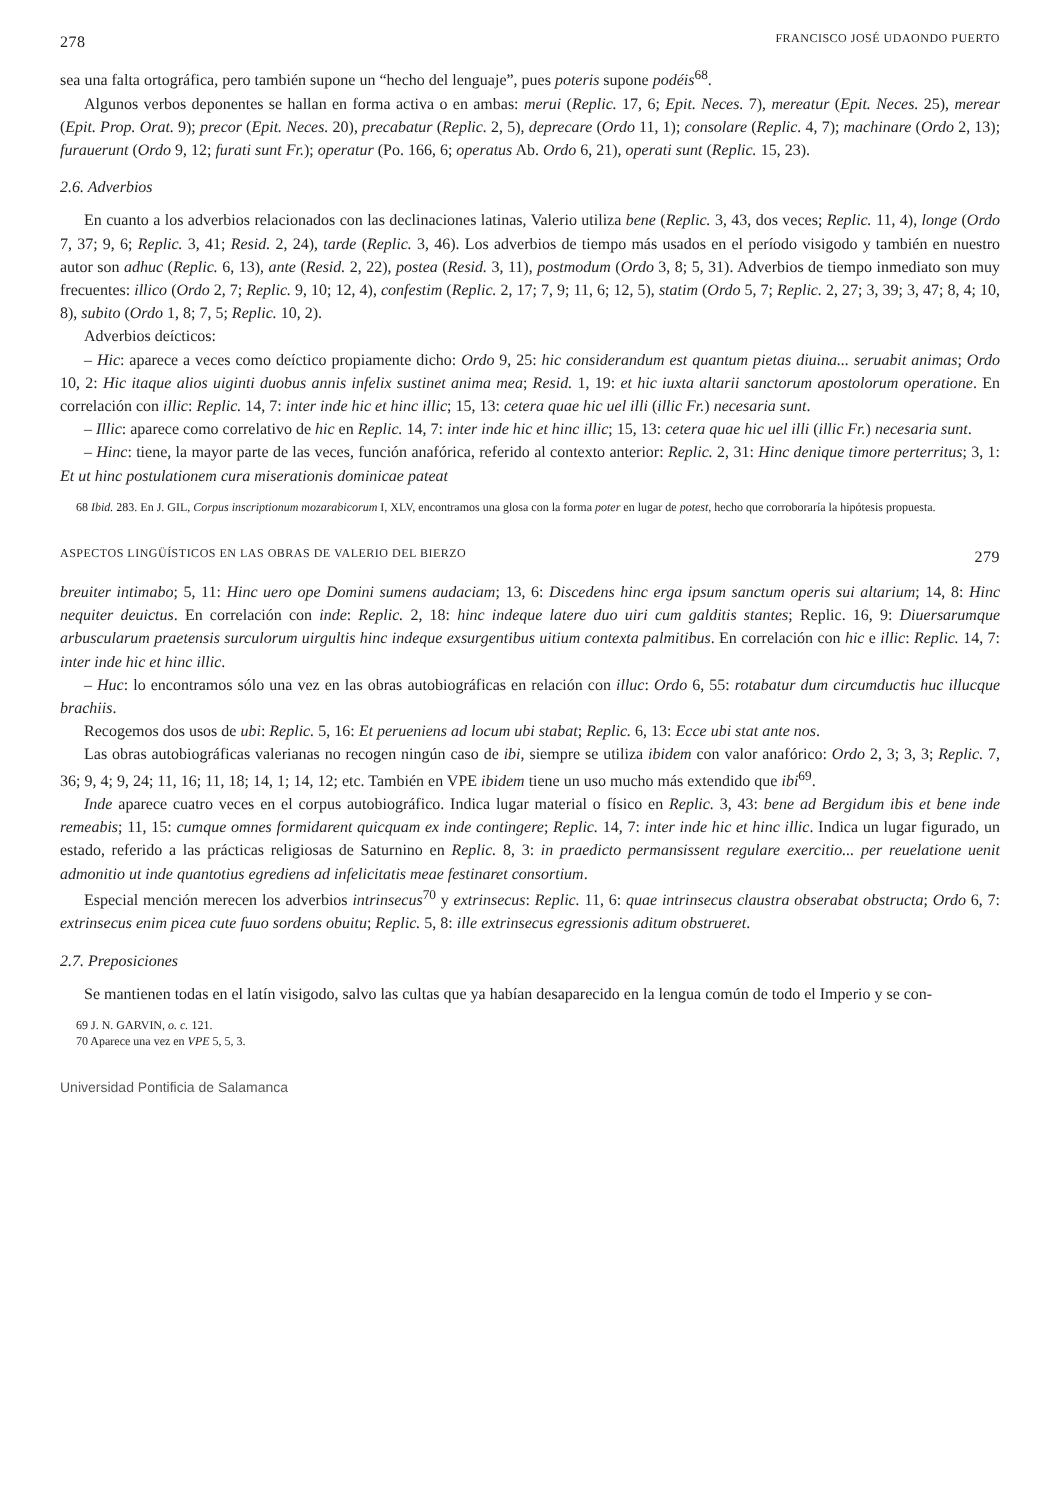278 FRANCISCO JOSÉ UDAONDO PUERTO
sea una falta ortográfica, pero también supone un “hecho del lenguaje”, pues poteris supone podéis<sup>68</sup>.
Algunos verbos deponentes se hallan en forma activa o en ambas: merui (Replic. 17, 6; Epit. Neces. 7), mereatur (Epit. Neces. 25), merear (Epit. Prop. Orat. 9); precor (Epit. Neces. 20), precabatur (Replic. 2, 5), deprecare (Ordo 11, 1); consolare (Replic. 4, 7); machinare (Ordo 2, 13); furauerunt (Ordo 9, 12; furati sunt Fr.); operatur (Po. 166, 6; operatus Ab. Ordo 6, 21), operati sunt (Replic. 15, 23).
2.6. Adverbios
En cuanto a los adverbios relacionados con las declinaciones latinas, Valerio utiliza bene (Replic. 3, 43, dos veces; Replic. 11, 4), longe (Ordo 7, 37; 9, 6; Replic. 3, 41; Resid. 2, 24), tarde (Replic. 3, 46). Los adverbios de tiempo más usados en el período visigodo y también en nuestro autor son adhuc (Replic. 6, 13), ante (Resid. 2, 22), postea (Resid. 3, 11), postmodum (Ordo 3, 8; 5, 31). Adverbios de tiempo inmediato son muy frecuentes: illico (Ordo 2, 7; Replic. 9, 10; 12, 4), confestim (Replic. 2, 17; 7, 9; 11, 6; 12, 5), statim (Ordo 5, 7; Replic. 2, 27; 3, 39; 3, 47; 8, 4; 10, 8), subito (Ordo 1, 8; 7, 5; Replic. 10, 2).
Adverbios deícticos:
– Hic: aparece a veces como deíctico propiamente dicho: Ordo 9, 25: hic considerandum est quantum pietas diuina... seruabit animas; Ordo 10, 2: Hic itaque alios uiginti duobus annis infelix sustinet anima mea; Resid. 1, 19: et hic iuxta altarii sanctorum apostolorum operatione. En correlación con illic: Replic. 14, 7: inter inde hic et hinc illic; 15, 13: cetera quae hic uel illi (illic Fr.) necesaria sunt.
– Illic: aparece como correlativo de hic en Replic. 14, 7: inter inde hic et hinc illic; 15, 13: cetera quae hic uel illi (illic Fr.) necesaria sunt.
– Hinc: tiene, la mayor parte de las veces, función anafórica, referido al contexto anterior: Replic. 2, 31: Hinc denique timore perterritus; 3, 1: Et ut hinc postulationem cura miserationis dominicae pateat
68 Ibid. 283. En J. GIL, Corpus inscriptionum mozarabicorum I, XLV, encontramos una glosa con la forma poter en lugar de potest, hecho que corroboraría la hipótesis propuesta.
ASPECTOS LINGÜÍSTICOS EN LAS OBRAS DE VALERIO DEL BIERZO 279
breuiter intimabo; 5, 11: Hinc uero ope Domini sumens audaciam; 13, 6: Discedens hinc erga ipsum sanctum operis sui altarium; 14, 8: Hinc nequiter deuictus. En correlación con inde: Replic. 2, 18: hinc indeque latere duo uiri cum galditis stantes; Replic. 16, 9: Diuersarumque arbuscularum praetensis surculorum uirgultis hinc indeque exsurgentibus uitium contexta palmitibus. En correlación con hic e illic: Replic. 14, 7: inter inde hic et hinc illic.
– Huc: lo encontramos sólo una vez en las obras autobiográficas en relación con illuc: Ordo 6, 55: rotabatur dum circumductis huc illucque brachiis.
Recogemos dos usos de ubi: Replic. 5, 16: Et perueniens ad locum ubi stabat; Replic. 6, 13: Ecce ubi stat ante nos.
Las obras autobiográficas valerianas no recogen ningún caso de ibi, siempre se utiliza ibidem con valor anafórico: Ordo 2, 3; 3, 3; Replic. 7, 36; 9, 4; 9, 24; 11, 16; 11, 18; 14, 1; 14, 12; etc. También en VPE ibidem tiene un uso mucho más extendido que ibi<sup>69</sup>.
Inde aparece cuatro veces en el corpus autobiográfico. Indica lugar material o físico en Replic. 3, 43: bene ad Bergidum ibis et bene inde remeabis; 11, 15: cumque omnes formidarent quicquam ex inde contingere; Replic. 14, 7: inter inde hic et hinc illic. Indica un lugar figurado, un estado, referido a las prácticas religiosas de Saturnino en Replic. 8, 3: in praedicto permansissent regulare exercitio... per reuelatione uenit admonitio ut inde quantotius egrediens ad infelicitatis meae festinaret consortium.
Especial mención merecen los adverbios intrinsecus<sup>70</sup> y extrinsecus: Replic. 11, 6: quae intrinsecus claustra obserabat obstructa; Ordo 6, 7: extrinsecus enim picea cute fuuo sordens obuitu; Replic. 5, 8: ille extrinsecus egressionis aditum obstrueret.
2.7. Preposiciones
Se mantienen todas en el latín visigodo, salvo las cultas que ya habían desaparecido en la lengua común de todo el Imperio y se con-
69 J. N. GARVIN, o. c. 121.
70 Aparece una vez en VPE 5, 5, 3.
Universidad Pontificia de Salamanca